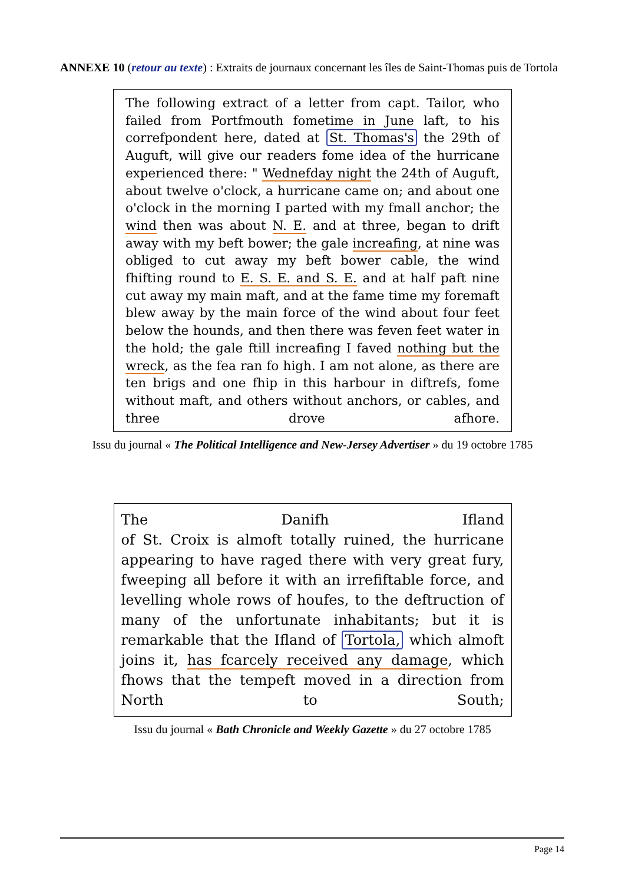ANNEXE 10 (retour au texte) : Extraits de journaux concernant les îles de Saint-Thomas puis de Tortola
The following extract of a letter from capt. Tailor, who failed from Portfmouth fometime in June laft, to his correfpondent here, dated at St. Thomas's the 29th of Auguft, will give our readers fome idea of the hurricane experienced there: " Wednefday night the 24th of Auguft, about twelve o'clock, a hurricane came on; and about one o'clock in the morning I parted with my fmall anchor; the wind then was about N. E. and at three, began to drift away with my beft bower; the gale increafing, at nine was obliged to cut away my beft bower cable, the wind fhifting round to E. S. E. and S. E. and at half paft nine cut away my main maft, and at the fame time my foremaft blew away by the main force of the wind about four feet below the hounds, and then there was feven feet water in the hold; the gale ftill increafing I faved nothing but the wreck, as the fea ran fo high. I am not alone, as there are ten brigs and one fhip in this harbour in diftrefs, fome without maft, and others without anchors, or cables, and three drove afhore.
Issu du journal « The Political Intelligence and New-Jersey Advertiser » du 19 octobre 1785
The Danifh Ifland
of St. Croix is almoft totally ruined, the hurricane appearing to have raged there with very great fury, fweeping all before it with an irrefiftable force, and levelling whole rows of houfes, to the deftruction of many of the unfortunate inhabitants; but it is remarkable that the Ifland of Tortola, which almoft joins it, has fcarcely received any damage, which fhows that the tempeft moved in a direction from North to South;
Issu du journal « Bath Chronicle and Weekly Gazette » du 27 octobre 1785
Page 14